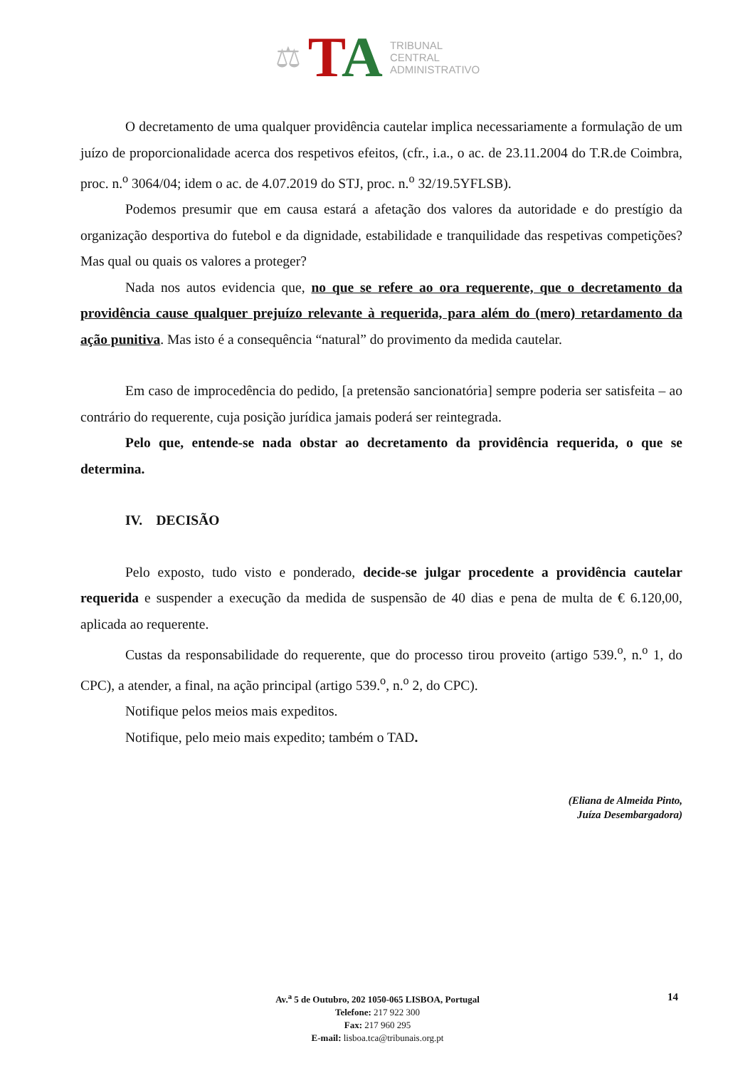⚖
TA
TRIBUNAL
CENTRAL
ADMINISTRATIVO
O decretamento de uma qualquer providência cautelar implica necessariamente a formulação de um juízo de proporcionalidade acerca dos respetivos efeitos, (cfr., i.a., o ac. de 23.11.2004 do T.R.de Coimbra, proc. n.<sup>o</sup> 3064/04; idem o ac. de 4.07.2019 do STJ, proc. n.<sup>o</sup> 32/19.5YFLSB).
Podemos presumir que em causa estará a afetação dos valores da autoridade e do prestígio da organização desportiva do futebol e da dignidade, estabilidade e tranquilidade das respetivas competições? Mas qual ou quais os valores a proteger?
Nada nos autos evidencia que, no que se refere ao ora requerente, que o decretamento da providência cause qualquer prejuízo relevante à requerida, para além do (mero) retardamento da ação punitiva. Mas isto é a consequência “natural” do provimento da medida cautelar.
Em caso de improcedência do pedido, [a pretensão sancionatória] sempre poderia ser satisfeita – ao contrário do requerente, cuja posição jurídica jamais poderá ser reintegrada.
Pelo que, entende-se nada obstar ao decretamento da providência requerida, o que se determina.
IV. DECISÃO
Pelo exposto, tudo visto e ponderado, decide-se julgar procedente a providência cautelar requerida e suspender a execução da medida de suspensão de 40 dias e pena de multa de € 6.120,00, aplicada ao requerente.
Custas da responsabilidade do requerente, que do processo tirou proveito (artigo 539.<sup>o</sup>, n.<sup>o</sup> 1, do CPC), a atender, a final, na ação principal (artigo 539.<sup>o</sup>, n.<sup>o</sup> 2, do CPC).
Notifique pelos meios mais expeditos.
Notifique, pelo meio mais expedito; também o TAD.
(Eliana de Almeida Pinto,
Juíza Desembargadora)
Av.<sup>a</sup> 5 de Outubro, 202 1050-065 LISBOA, Portugal
Telefone: 217 922 300
Fax: 217 960 295
E-mail: lisboa.tca@tribunais.org.pt
14